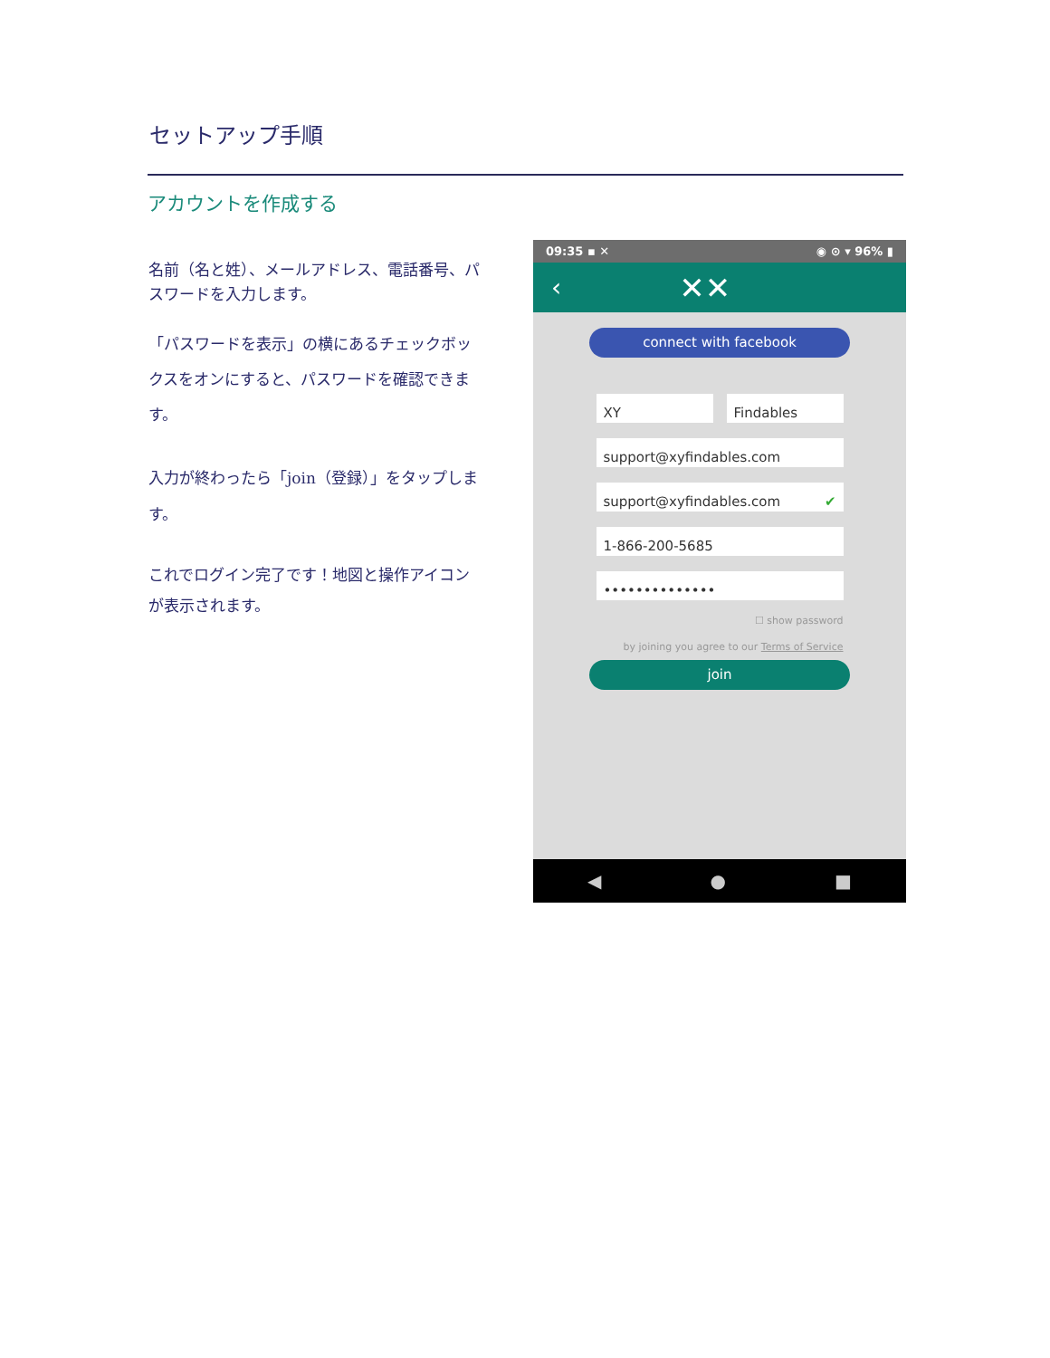セットアップ手順
アカウントを作成する
名前（名と姓）、メールアドレス、電話番号、パスワードを入力します。
「パスワードを表示」の横にあるチェックボックスをオンにすると、パスワードを確認できます。
入力が終わったら「join（登録）」をタップします。
これでログイン完了です！地図と操作アイコンが表示されます。
09:35 ▪ ✕ ◉ ⊙ ▾ 96% ▮
‹ ✕✕
connect with facebook
XY Findables
support@xyfindables.com
support@xyfindables.com ✔
1-866-200-5685
••••••••••••••
☐ show password
by joining you agree to our Terms of Service
join
◀ ● ■